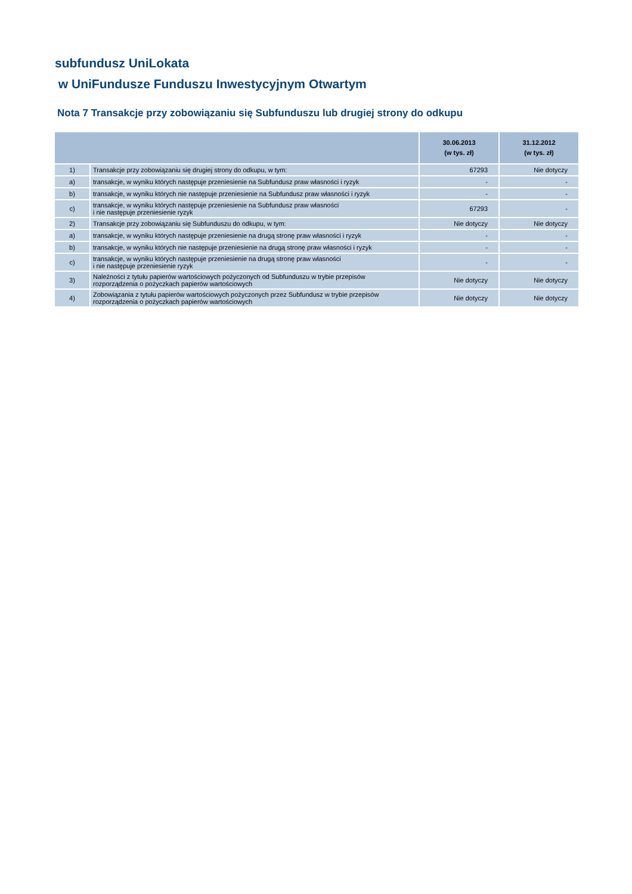subfundusz UniLokata
w UniFundusze Funduszu Inwestycyjnym Otwartym
Nota 7 Transakcje przy zobowiązaniu się Subfunduszu lub drugiej strony do odkupu
| | | 30.06.2013 (w tys. zł) | 31.12.2012 (w tys. zł) |
| --- | --- | --- | --- |
| 1) | Transakcje przy zobowiązaniu się drugiej strony do odkupu, w tym: | 67293 | Nie dotyczy |
| a) | transakcje, w wyniku których następuje przeniesienie na Subfundusz praw własności i ryzyk | - | - |
| b) | transakcje, w wyniku których nie następuje przeniesienie na Subfundusz praw własności i ryzyk | - | - |
| c) | transakcje, w wyniku których następuje przeniesienie na Subfundusz praw własności i nie następuje przeniesienie ryzyk | 67293 | - |
| 2) | Transakcje przy zobowiązaniu się Subfunduszu do odkupu, w tym: | Nie dotyczy | Nie dotyczy |
| a) | transakcje, w wyniku których następuje przeniesienie na drugą stronę praw własności i ryzyk | - | - |
| b) | transakcje, w wyniku których nie następuje przeniesienie na drugą stronę praw własności i ryzyk | - | - |
| c) | transakcje, w wyniku których następuje przeniesienie na drugą stronę praw własności i nie następuje przeniesienie ryzyk | - | - |
| 3) | Należności z tytułu papierów wartościowych pożyczonych od Subfunduszu w trybie przepisów rozporządzenia o pożyczkach papierów wartościowych | Nie dotyczy | Nie dotyczy |
| 4) | Zobowiązania z tytułu papierów wartościowych pożyczonych przez Subfundusz w trybie przepisów rozporządzenia o pożyczkach papierów wartościowych | Nie dotyczy | Nie dotyczy |